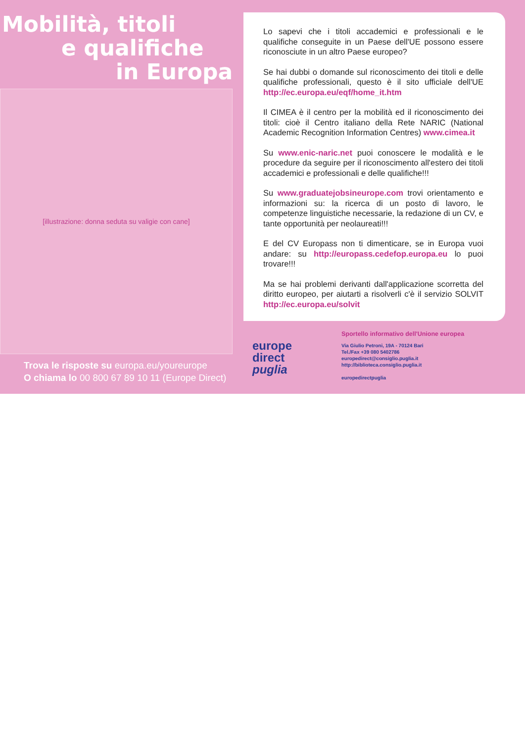Mobilità, titoli
e qualifiche
in Europa
[illustrazione: donna seduta su valigie con cane]
Trova le risposte su europa.eu/youreurope
O chiama lo 00 800 67 89 10 11 (Europe Direct)
Lo sapevi che i titoli accademici e professionali e le qualifiche conseguite in un Paese dell'UE possono essere riconosciute in un altro Paese europeo?
Se hai dubbi o domande sul riconoscimento dei titoli e delle qualifiche professionali, questo è il sito ufficiale dell'UE http://ec.europa.eu/eqf/home_it.htm
Il CIMEA è il centro per la mobilità ed il riconoscimento dei titoli: cioè il Centro italiano della Rete NARIC (National Academic Recognition Information Centres) www.cimea.it
Su www.enic-naric.net puoi conoscere le modalità e le procedure da seguire per il riconoscimento all'estero dei titoli accademici e professionali e delle qualifiche!!!
Su www.graduatejobsineurope.com trovi orientamento e informazioni su: la ricerca di un posto di lavoro, le competenze linguistiche necessarie, la redazione di un CV, e tante opportunità per neolaureati!!!
E del CV Europass non ti dimenticare, se in Europa vuoi andare: su http://europass.cedefop.europa.eu lo puoi trovare!!!
Ma se hai problemi derivanti dall'applicazione scorretta del diritto europeo, per aiutarti a risolverli c'è il servizio SOLVIT http://ec.europa.eu/solvit
europe
direct
puglia
Sportello informativo dell'Unione europea
Via Giulio Petroni, 19A - 70124 Bari
Tel./Fax +39 080 5402786
europedirect@consiglio.puglia.it
http://biblioteca.consiglio.puglia.it
europedirectpuglia